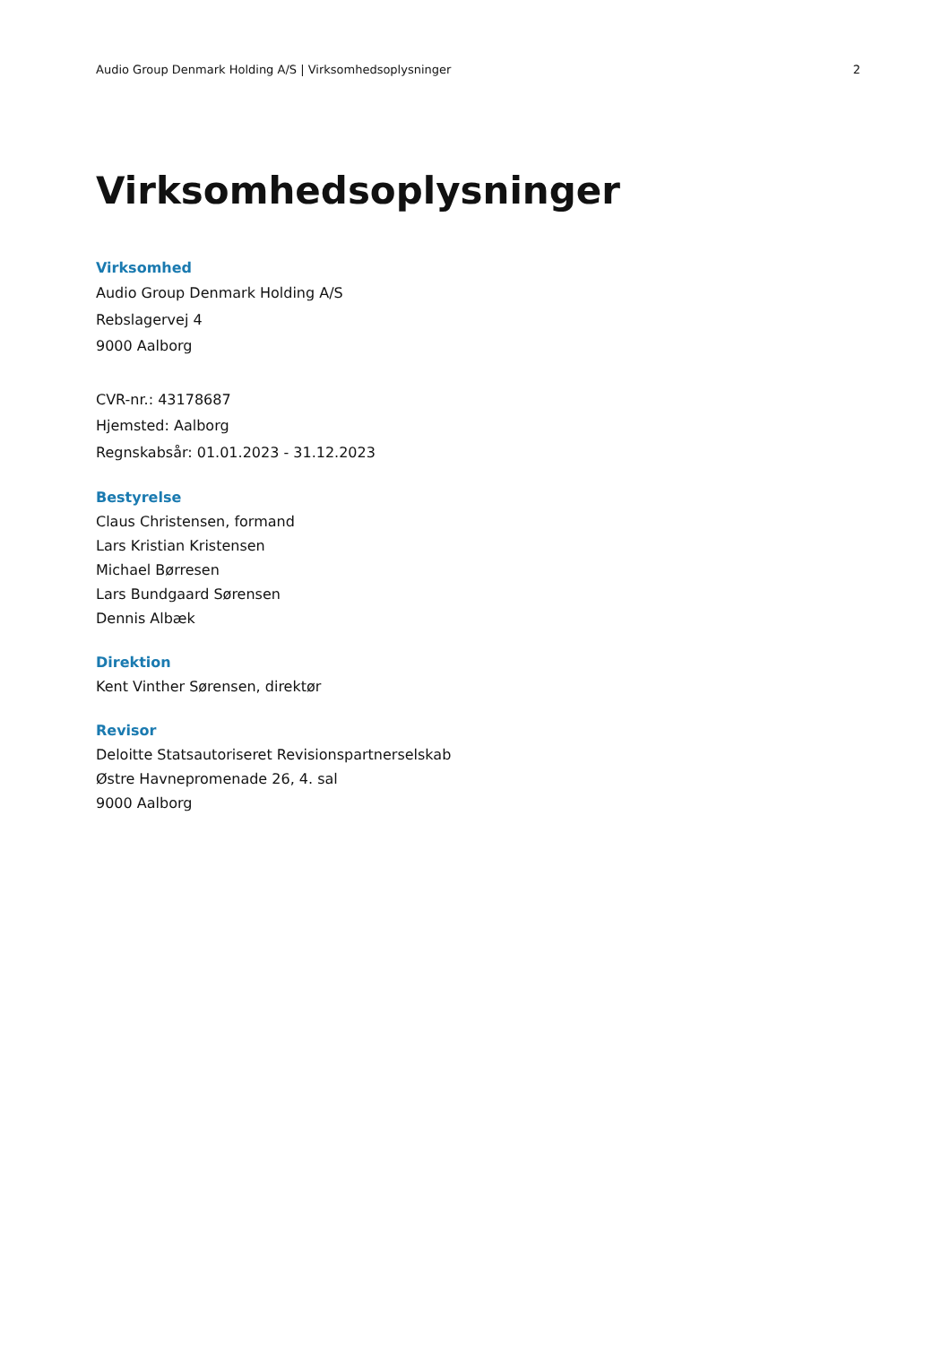Audio Group Denmark Holding A/S | Virksomhedsoplysninger 2
Virksomhedsoplysninger
Virksomhed
Audio Group Denmark Holding A/S
Rebslagervej 4
9000 Aalborg
CVR-nr.: 43178687
Hjemsted: Aalborg
Regnskabsår: 01.01.2023 - 31.12.2023
Bestyrelse
Claus Christensen, formand
Lars Kristian Kristensen
Michael Børresen
Lars Bundgaard Sørensen
Dennis Albæk
Direktion
Kent Vinther Sørensen, direktør
Revisor
Deloitte Statsautoriseret Revisionspartnerselskab
Østre Havnepromenade 26, 4. sal
9000 Aalborg